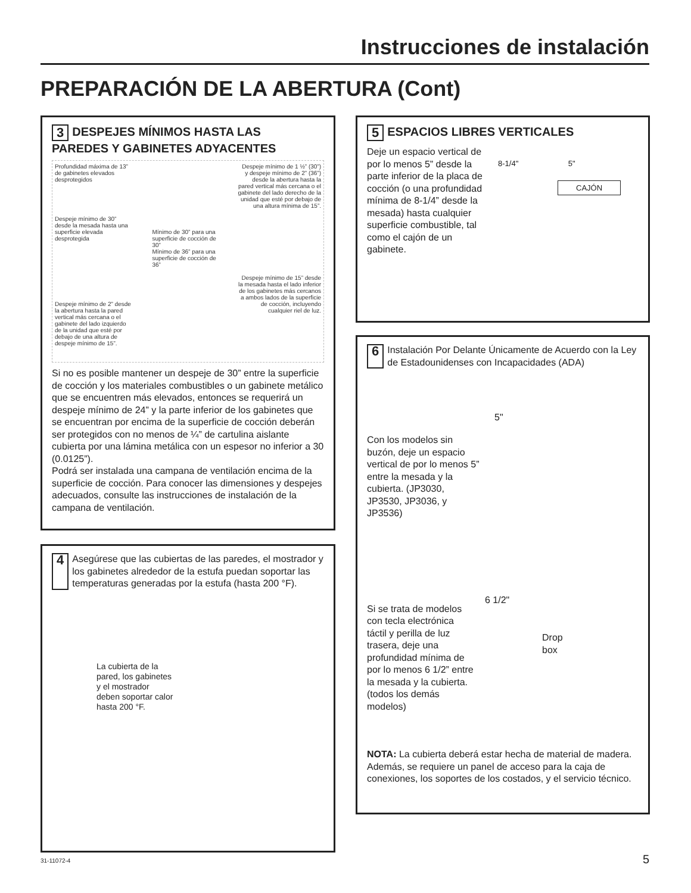Instrucciones de instalación
PREPARACIÓN DE LA ABERTURA (Cont)
3 DESPEJES MÍNIMOS HASTA LAS
PAREDES Y GABINETES ADYACENTES
Profundidad máxima de 13” de gabinetes elevados desprotegidos
Despeje mínimo de 30” desde la mesada hasta una superficie elevada desprotegida
Despeje mínimo de 2” desde la abertura hasta la pared vertical más cercana o el gabinete del lado izquierdo de la unidad que esté por debajo de una altura de despeje mínimo de 15”.
Mínimo de 30” para una superficie de cocción de 30”
Mínimo de 36” para una superficie de cocción de 36”
Despeje mínimo de 1 ½” (30”) y despeje mínimo de 2” (36”) desde la abertura hasta la pared vertical más cercana o el gabinete del lado derecho de la unidad que esté por debajo de una altura mínima de 15”.
Despeje mínimo de 15” desde la mesada hasta el lado inferior de los gabinetes más cercanos a ambos lados de la superficie de cocción, incluyendo cualquier riel de luz.
Si no es posible mantener un despeje de 30” entre la superficie de cocción y los materiales combustibles o un gabinete metálico que se encuentren más elevados, entonces se requerirá un despeje mínimo de 24” y la parte inferior de los gabinetes que se encuentran por encima de la superficie de cocción deberán ser protegidos con no menos de ¼” de cartulina aislante cubierta por una lámina metálica con un espesor no inferior a 30 (0.0125”).
Podrá ser instalada una campana de ventilación encima de la superficie de cocción. Para conocer las dimensiones y despejes adecuados, consulte las instrucciones de instalación de la campana de ventilación.
4 Asegúrese que las cubiertas de las paredes, el mostrador y los gabinetes alrededor de la estufa puedan soportar las temperaturas generadas por la estufa (hasta 200 °F).
La cubierta de la pared, los gabinetes y el mostrador deben soportar calor hasta 200 °F.
5 ESPACIOS LIBRES VERTICALES
Deje un espacio vertical de por lo menos 5” desde la parte inferior de la placa de cocción (o una profundidad mínima de 8-1/4” desde la mesada) hasta cualquier superficie combustible, tal como el cajón de un gabinete.
8-1/4" 5"
CAJÓN
6 Instalación Por Delante Únicamente de Acuerdo con la Ley de Estadounidenses con Incapacidades (ADA)
5"
Con los modelos sin buzón, deje un espacio vertical de por lo menos 5” entre la mesada y la cubierta. (JP3030, JP3530, JP3036, y JP3536)
6 1/2"
Drop
box
Si se trata de modelos con tecla electrónica táctil y perilla de luz trasera, deje una profundidad mínima de por lo menos 6 1/2” entre la mesada y la cubierta. (todos los demás modelos)
NOTA: La cubierta deberá estar hecha de material de madera. Además, se requiere un panel de acceso para la caja de conexiones, los soportes de los costados, y el servicio técnico.
31-11072-4 5